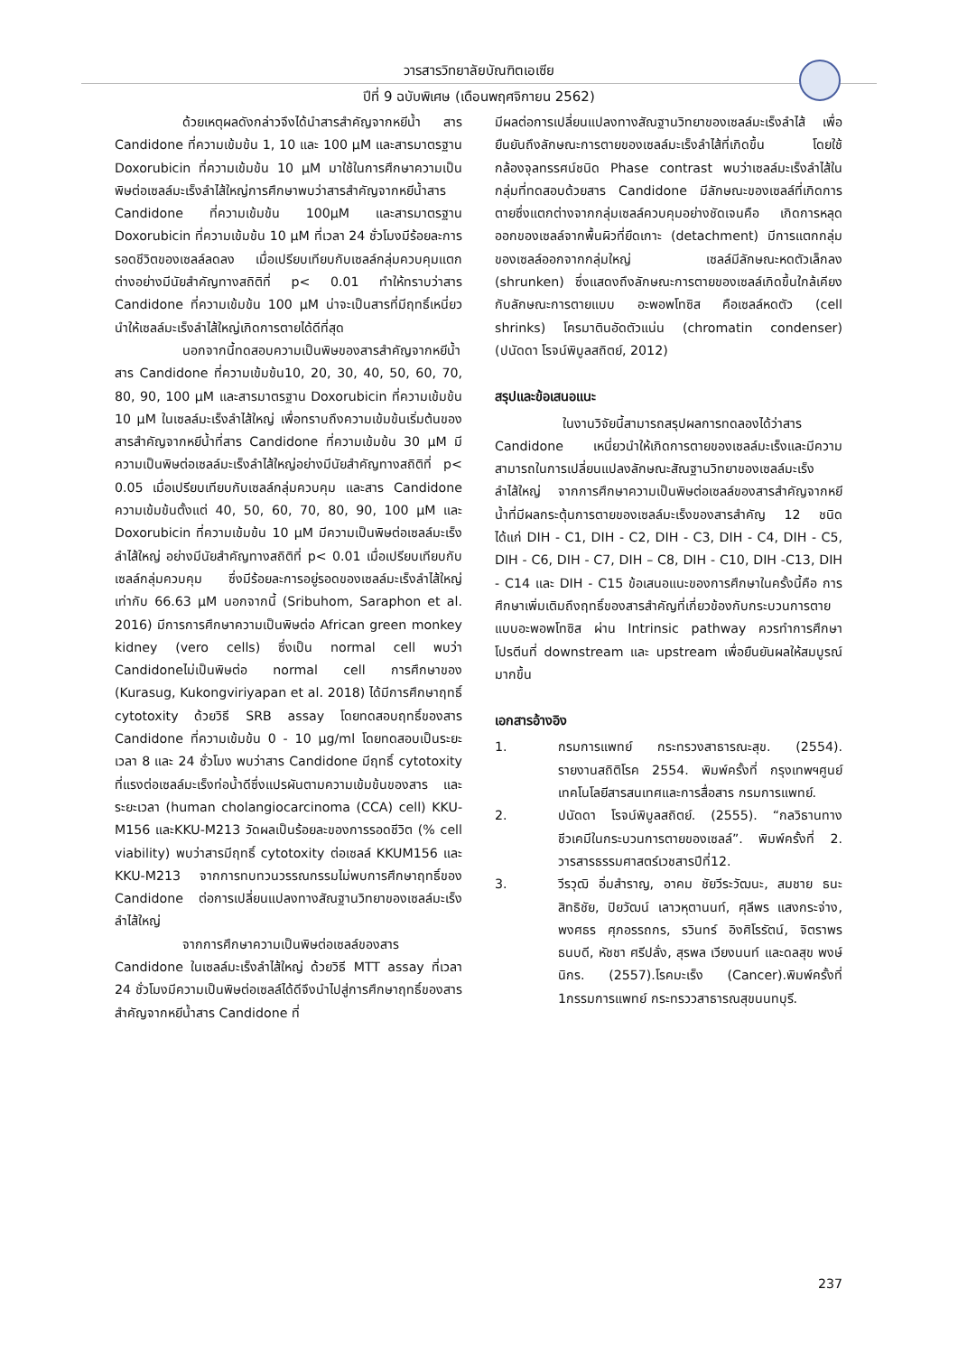วารสารวิทยาลัยบัณฑิตเอเซีย
ปีที่ 9 ฉบับพิเศษ (เดือนพฤศจิกายน 2562)
ด้วยเหตุผลดังกล่าวจึงได้นำสารสำคัญจากหยีน้ำ สาร Candidone ที่ความเข้มข้น 1, 10 และ 100 μM และสารมาตรฐาน Doxorubicin ที่ความเข้มข้น 10 μM มาใช้ในการศึกษาความเป็นพิษต่อเซลล์มะเร็งลำไส้ใหญ่การศึกษาพบว่าสารสำคัญจากหยีน้ำสาร Candidone ที่ความเข้มข้น 100μM และสารมาตรฐาน Doxorubicin ที่ความเข้มข้น 10 μM ที่เวลา 24 ชั่วโมงมีร้อยละการรอดชีวิตของเซลล์ลดลง เมื่อเปรียบเทียบกับเซลล์กลุ่มควบคุมแตกต่างอย่างมีนัยสำคัญทางสถิติที่ p< 0.01 ทำให้ทราบว่าสาร Candidone ที่ความเข้มข้น 100 μM น่าจะเป็นสารที่มีฤทธิ์เหนี่ยวนำให้เซลล์มะเร็งลำไส้ใหญ่เกิดการตายได้ดีที่สุด
นอกจากนี้ทดสอบความเป็นพิษของสารสำคัญจากหยีน้ำสาร Candidone ที่ความเข้มข้น10, 20, 30, 40, 50, 60, 70, 80, 90, 100 μM และสารมาตรฐาน Doxorubicin ที่ความเข้มข้น 10 μM ในเซลล์มะเร็งลำไส้ใหญ่ เพื่อทราบถึงความเข้มข้นเริ่มต้นของสารสำคัญจากหยีน้ำที่สาร Candidone ที่ความเข้มข้น 30 μM มีความเป็นพิษต่อเซลล์มะเร็งลำไส้ใหญ่อย่างมีนัยสำคัญทางสถิติที่ p< 0.05 เมื่อเปรียบเทียบกับเซลล์กลุ่มควบคุม และสาร Candidone ความเข้มข้นตั้งแต่ 40, 50, 60, 70, 80, 90, 100 μM และ Doxorubicin ที่ความเข้มข้น 10 μM มีความเป็นพิษต่อเซลล์มะเร็งลำไส้ใหญ่ อย่างมีนัยสำคัญทางสถิติที่ p< 0.01 เมื่อเปรียบเทียบกับเซลล์กลุ่มควบคุม ซึ่งมีร้อยละการอยู่รอดของเซลล์มะเร็งลำไส้ใหญ่ เท่ากับ 66.63 μM นอกจากนี้ (Sribuhom, Saraphon et al. 2016) มีการการศึกษาความเป็นพิษต่อ African green monkey kidney (vero cells) ซึ่งเป็น normal cell พบว่า Candidoneไม่เป็นพิษต่อ normal cell การศึกษาของ (Kurasug, Kukongviriyapan et al. 2018) ได้มีการศึกษาฤทธิ์ cytotoxity ด้วยวิธี SRB assay โดยทดสอบฤทธิ์ของสาร Candidone ที่ความเข้มข้น 0 - 10 μg/ml โดยทดสอบเป็นระยะเวลา 8 และ 24 ชั่วโมง พบว่าสาร Candidone มีฤทธิ์ cytotoxity ที่แรงต่อเซลล์มะเร็งท่อน้ำดีซึ่งแปรผันตามความเข้มข้นของสาร และระยะเวลา (human cholangiocarcinoma (CCA) cell) KKU-M156 และKKU-M213 วัดผลเป็นร้อยละของการรอดชีวิต (% cell viability) พบว่าสารมีฤทธิ์ cytotoxity ต่อเซลล์ KKUM156 และ KKU-M213 จากการทบทวนวรรณกรรมไม่พบการศึกษาฤทธิ์ของ Candidone ต่อการเปลี่ยนแปลงทางสัณฐานวิทยาของเซลล์มะเร็งลำไส้ใหญ่
จากการศึกษาความเป็นพิษต่อเซลล์ของสาร Candidone ในเซลล์มะเร็งลำไส้ใหญ่ ด้วยวิธี MTT assay ที่เวลา 24 ชั่วโมงมีความเป็นพิษต่อเซลล์ได้ดีจึงนำไปสู่การศึกษาฤทธิ์ของสารสำคัญจากหยีน้ำสาร Candidone ที่
มีผลต่อการเปลี่ยนแปลงทางสัณฐานวิทยาของเซลล์มะเร็งลำไส้ เพื่อยืนยันถึงลักษณะการตายของเซลล์มะเร็งลำไส้ที่เกิดขึ้น โดยใช้กล้องจุลทรรศน์ชนิด Phase contrast พบว่าเซลล์มะเร็งลำไส้ในกลุ่มที่ทดสอบด้วยสาร Candidone มีลักษณะของเซลล์ที่เกิดการตายซึ่งแตกต่างจากกลุ่มเซลล์ควบคุมอย่างชัดเจนคือ เกิดการหลุดออกของเซลล์จากพื้นผิวที่ยึดเกาะ (detachment) มีการแตกกลุ่มของเซลล์ออกจากกลุ่มใหญ่ เซลล์มีลักษณะหดตัวเล็กลง (shrunken) ซึ่งแสดงถึงลักษณะการตายของเซลล์เกิดขึ้นใกล้เคียงกับลักษณะการตายแบบ อะพอพโทซิส คือเซลล์หดตัว (cell shrinks) โครมาตินอัดตัวแน่น (chromatin condenser) (ปนัดดา โรจน์พิบูลสถิตย์, 2012)
สรุปและข้อเสนอแนะ
ในงานวิจัยนี้สามารถสรุปผลการทดลองได้ว่าสาร Candidone เหนี่ยวนำให้เกิดการตายของเซลล์มะเร็งและมีความสามารถในการเปลี่ยนแปลงลักษณะสัณฐานวิทยาของเซลล์มะเร็งลำไส้ใหญ่ จากการศึกษาความเป็นพิษต่อเซลล์ของสารสำคัญจากหยีน้ำที่มีผลกระตุ้นการตายของเซลล์มะเร็งของสารสำคัญ 12 ชนิด ได้แก่ DIH - C1, DIH - C2, DIH - C3, DIH - C4, DIH - C5, DIH - C6, DIH - C7, DIH – C8, DIH - C10, DIH -C13, DIH - C14 และ DIH - C15 ข้อเสนอแนะของการศึกษาในครั้งนี้คือ การศึกษาเพิ่มเติมถึงฤทธิ์ของสารสำคัญที่เกี่ยวข้องกับกระบวนการตายแบบอะพอพโทซิส ผ่าน Intrinsic pathway ควรทำการศึกษาโปรตีนที่ downstream และ upstream เพื่อยืนยันผลให้สมบูรณ์มากขึ้น
เอกสารอ้างอิง
1. กรมการแพทย์ กระทรวงสาธารณะสุข. (2554). รายงานสถิติโรค 2554. พิมพ์ครั้งที่ กรุงเทพฯศูนย์เทคโนโลยีสารสนเทศและการสื่อสาร กรมการแพทย์.
2. ปนัดดา โรจน์พิบูลสถิตย์. (2555). “กลวิธานทางชีวเคมีในกระบวนการตายของเซลล์”. พิมพ์ครั้งที่ 2. วารสารธรรมศาสตร์เวชสารปีที่12.
3. วีรวุฒิ อิ่มสำราญ, อาคม ชัยวีระวัฒนะ, สมชาย ธนะสิทธิชัย, ปิยวัฒน์ เลาวหุตานนท์, ศุลีพร แสงกระจ่าง, พงศธร ศุภอรรถกร, รวินทร์ อิงศิโรรัตน์, จิตราพร ธนบดี, หัชชา ศรีปลั่ง, สุรพล เวียงนนท์ และดลสุข พงษ์นิกร. (2557).โรคมะเร็ง (Cancer).พิมพ์ครั้งที่ 1กรรมการแพทย์ กระทรววสาธารณสุขนนทบุรี.
237